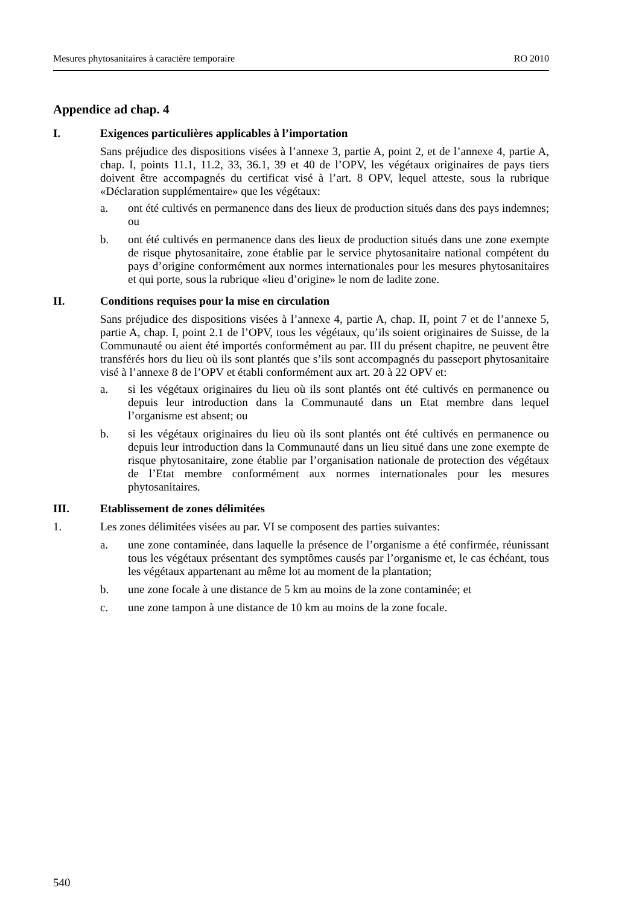Mesures phytosanitaires à caractère temporaire RO 2010
Appendice ad chap. 4
I. Exigences particulières applicables à l’importation
Sans préjudice des dispositions visées à l’annexe 3, partie A, point 2, et de l’annexe 4, partie A, chap. I, points 11.1, 11.2, 33, 36.1, 39 et 40 de l’OPV, les végétaux originaires de pays tiers doivent être accompagnés du certificat visé à l’art. 8 OPV, lequel atteste, sous la rubrique «Déclaration supplémentaire» que les végétaux:
a. ont été cultivés en permanence dans des lieux de production situés dans des pays indemnes; ou
b. ont été cultivés en permanence dans des lieux de production situés dans une zone exempte de risque phytosanitaire, zone établie par le service phytosanitaire national compétent du pays d’origine conformément aux normes internationales pour les mesures phytosanitaires et qui porte, sous la rubrique «lieu d’origine» le nom de ladite zone.
II. Conditions requises pour la mise en circulation
Sans préjudice des dispositions visées à l’annexe 4, partie A, chap. II, point 7 et de l’annexe 5, partie A, chap. I, point 2.1 de l’OPV, tous les végétaux, qu’ils soient originaires de Suisse, de la Communauté ou aient été importés conformément au par. III du présent chapitre, ne peuvent être transférés hors du lieu où ils sont plantés que s’ils sont accompagnés du passeport phytosanitaire visé à l’annexe 8 de l’OPV et établi conformément aux art. 20 à 22 OPV et:
a. si les végétaux originaires du lieu où ils sont plantés ont été cultivés en permanence ou depuis leur introduction dans la Communauté dans un Etat membre dans lequel l’organisme est absent; ou
b. si les végétaux originaires du lieu où ils sont plantés ont été cultivés en permanence ou depuis leur introduction dans la Communauté dans un lieu situé dans une zone exempte de risque phytosanitaire, zone établie par l’organisation nationale de protection des végétaux de l’Etat membre conformément aux normes internationales pour les mesures phytosanitaires.
III. Etablissement de zones délimitées
1. Les zones délimitées visées au par. VI se composent des parties suivantes:
a. une zone contaminée, dans laquelle la présence de l’organisme a été confirmée, réunissant tous les végétaux présentant des symptômes causés par l’organisme et, le cas échéant, tous les végétaux appartenant au même lot au moment de la plantation;
b. une zone focale à une distance de 5 km au moins de la zone contaminée; et
c. une zone tampon à une distance de 10 km au moins de la zone focale.
540